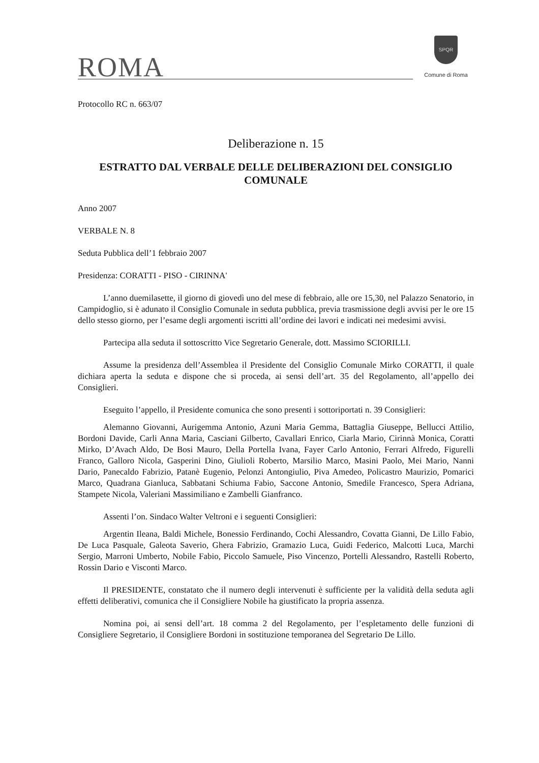ROMA
SPQR
Comune di Roma
Protocollo RC n. 663/07
Deliberazione n. 15
ESTRATTO DAL VERBALE DELLE DELIBERAZIONI DEL CONSIGLIO COMUNALE
Anno 2007
VERBALE N. 8
Seduta Pubblica dell’1 febbraio 2007
Presidenza: CORATTI - PISO - CIRINNA'
L’anno duemilasette, il giorno di giovedì uno del mese di febbraio, alle ore 15,30, nel Palazzo Senatorio, in Campidoglio, si è adunato il Consiglio Comunale in seduta pubblica, previa trasmissione degli avvisi per le ore 15 dello stesso giorno, per l’esame degli argomenti iscritti all’ordine dei lavori e indicati nei medesimi avvisi.
Partecipa alla seduta il sottoscritto Vice Segretario Generale, dott. Massimo SCIORILLI.
Assume la presidenza dell’Assemblea il Presidente del Consiglio Comunale Mirko CORATTI, il quale dichiara aperta la seduta e dispone che si proceda, ai sensi dell’art. 35 del Regolamento, all’appello dei Consiglieri.
Eseguito l’appello, il Presidente comunica che sono presenti i sottoriportati n. 39 Consiglieri:
Alemanno Giovanni, Aurigemma Antonio, Azuni Maria Gemma, Battaglia Giuseppe, Bellucci Attilio, Bordoni Davide, Carli Anna Maria, Casciani Gilberto, Cavallari Enrico, Ciarla Mario, Cirinnà Monica, Coratti Mirko, D’Avach Aldo, De Bosi Mauro, Della Portella Ivana, Fayer Carlo Antonio, Ferrari Alfredo, Figurelli Franco, Galloro Nicola, Gasperini Dino, Giulioli Roberto, Marsilio Marco, Masini Paolo, Mei Mario, Nanni Dario, Panecaldo Fabrizio, Patanè Eugenio, Pelonzi Antongiulio, Piva Amedeo, Policastro Maurizio, Pomarici Marco, Quadrana Gianluca, Sabbatani Schiuma Fabio, Saccone Antonio, Smedile Francesco, Spera Adriana, Stampete Nicola, Valeriani Massimiliano e Zambelli Gianfranco.
Assenti l’on. Sindaco Walter Veltroni e i seguenti Consiglieri:
Argentin Ileana, Baldi Michele, Bonessio Ferdinando, Cochi Alessandro, Covatta Gianni, De Lillo Fabio, De Luca Pasquale, Galeota Saverio, Ghera Fabrizio, Gramazio Luca, Guidi Federico, Malcotti Luca, Marchi Sergio, Marroni Umberto, Nobile Fabio, Piccolo Samuele, Piso Vincenzo, Portelli Alessandro, Rastelli Roberto, Rossin Dario e Visconti Marco.
Il PRESIDENTE, constatato che il numero degli intervenuti è sufficiente per la validità della seduta agli effetti deliberativi, comunica che il Consigliere Nobile ha giustificato la propria assenza.
Nomina poi, ai sensi dell’art. 18 comma 2 del Regolamento, per l’espletamento delle funzioni di Consigliere Segretario, il Consigliere Bordoni in sostituzione temporanea del Segretario De Lillo.